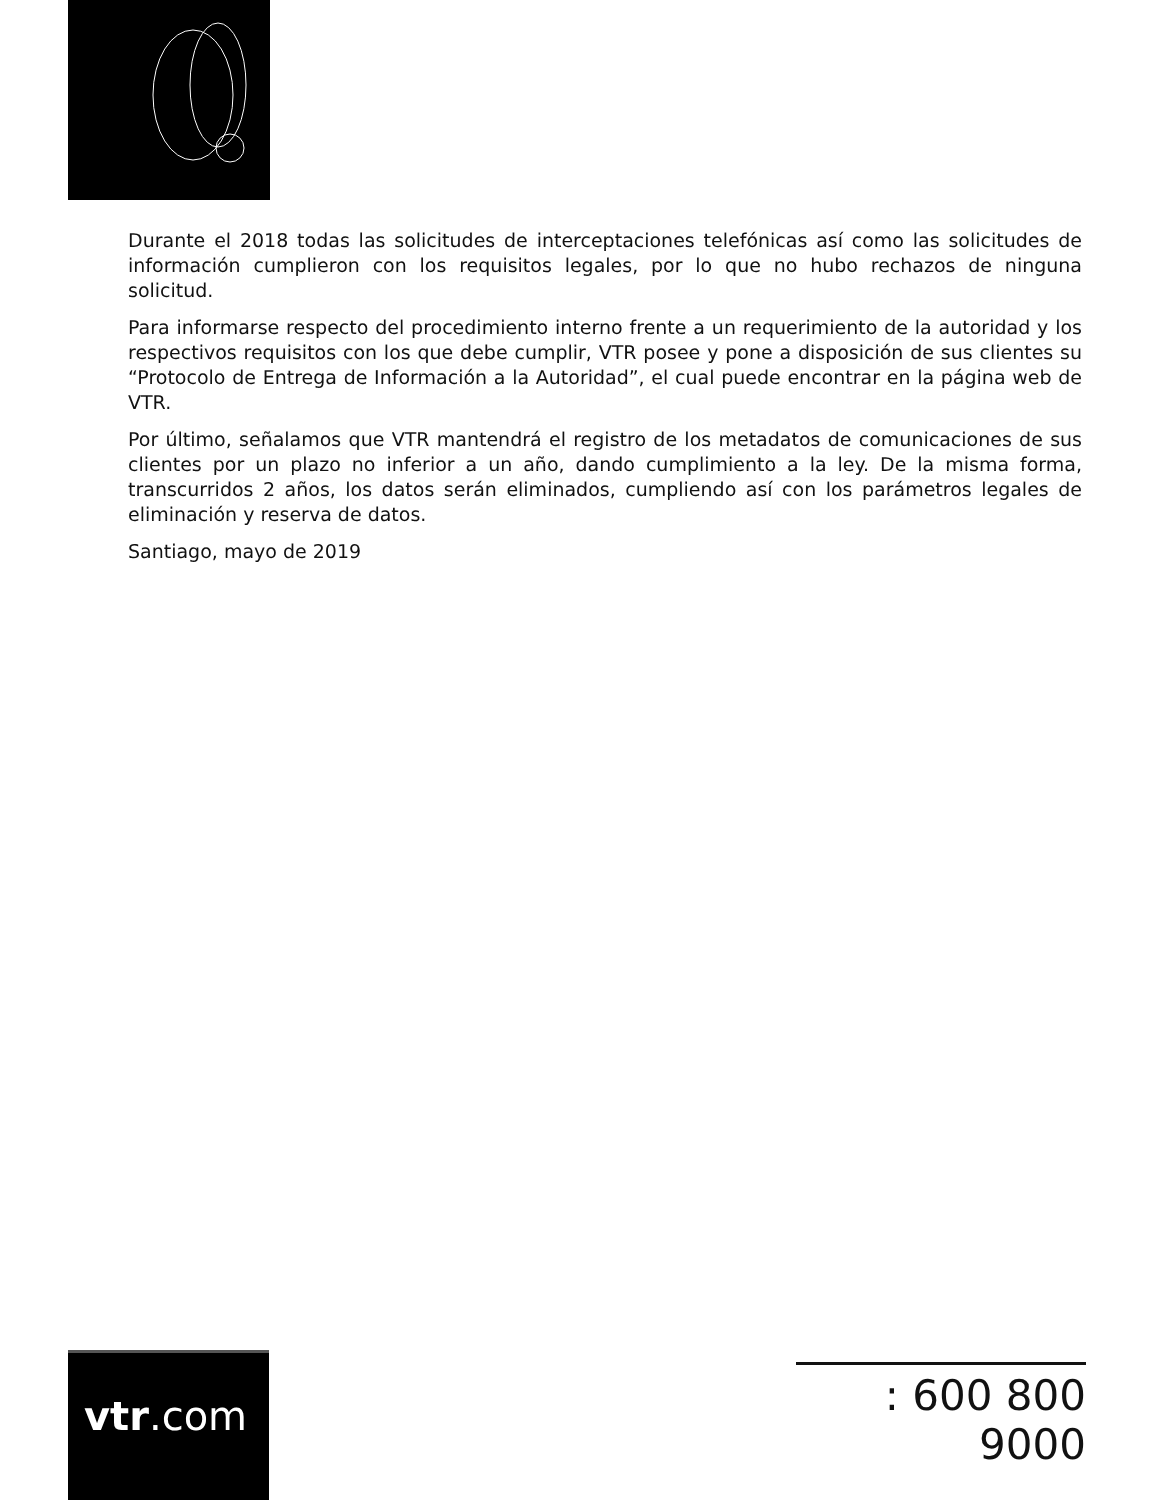Durante el 2018 todas las solicitudes de interceptaciones telefónicas así como las solicitudes de información cumplieron con los requisitos legales, por lo que no hubo rechazos de ninguna solicitud.
Para informarse respecto del procedimiento interno frente a un requerimiento de la autoridad y los respectivos requisitos con los que debe cumplir, VTR posee y pone a disposición de sus clientes su “Protocolo de Entrega de Información a la Autoridad”, el cual puede encontrar en la página web de VTR.
Por último, señalamos que VTR mantendrá el registro de los metadatos de comunicaciones de sus clientes por un plazo no inferior a un año, dando cumplimiento a la ley. De la misma forma, transcurridos 2 años, los datos serán eliminados, cumpliendo así con los parámetros legales de eliminación y reserva de datos.
Santiago, mayo de 2019
vtr.com
: 600 800 9000